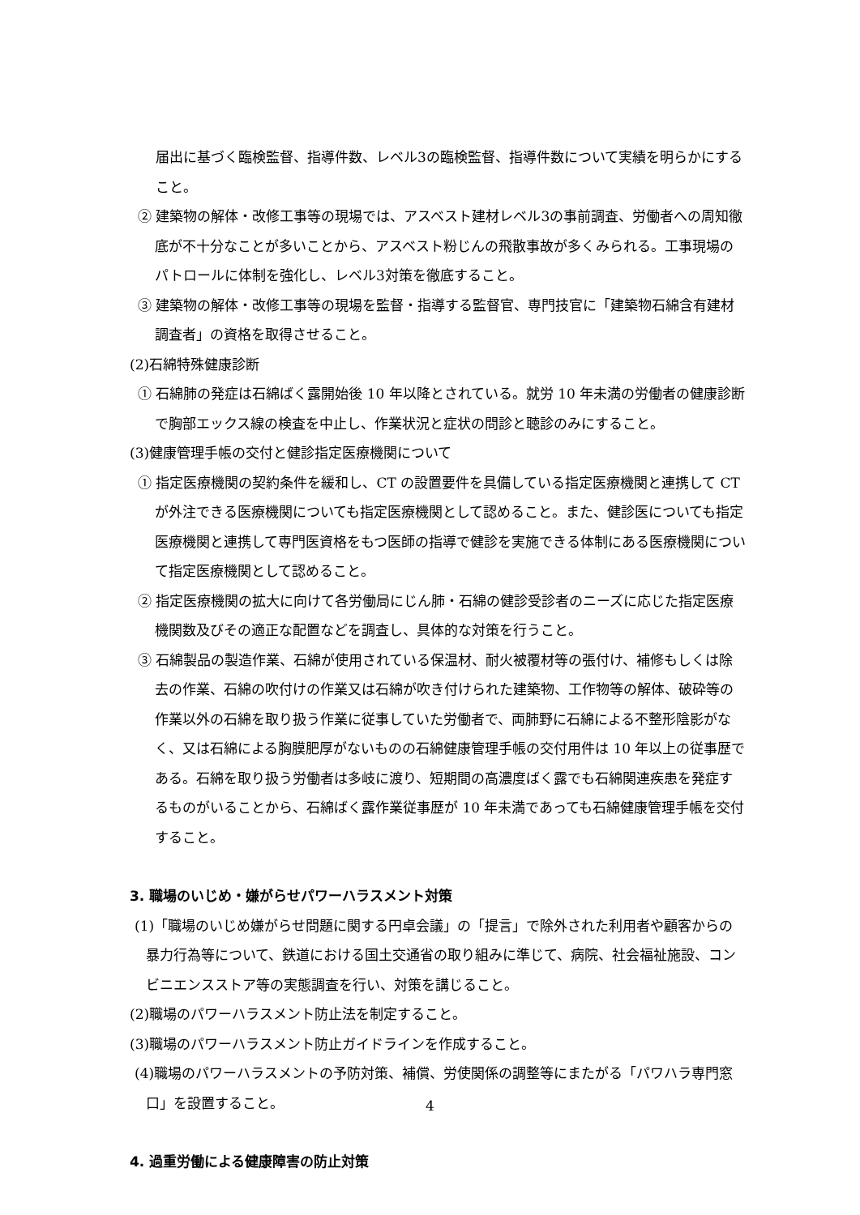届出に基づく臨検監督、指導件数、レベル3の臨検監督、指導件数について実績を明らかにすること。
② 建築物の解体・改修工事等の現場では、アスベスト建材レベル3の事前調査、労働者への周知徹底が不十分なことが多いことから、アスベスト粉じんの飛散事故が多くみられる。工事現場のパトロールに体制を強化し、レベル3対策を徹底すること。
③ 建築物の解体・改修工事等の現場を監督・指導する監督官、専門技官に「建築物石綿含有建材調査者」の資格を取得させること。
(2)石綿特殊健康診断
① 石綿肺の発症は石綿ばく露開始後 10 年以降とされている。就労 10 年未満の労働者の健康診断で胸部エックス線の検査を中止し、作業状況と症状の問診と聴診のみにすること。
(3)健康管理手帳の交付と健診指定医療機関について
① 指定医療機関の契約条件を緩和し、CT の設置要件を具備している指定医療機関と連携して CT が外注できる医療機関についても指定医療機関として認めること。また、健診医についても指定医療機関と連携して専門医資格をもつ医師の指導で健診を実施できる体制にある医療機関について指定医療機関として認めること。
② 指定医療機関の拡大に向けて各労働局にじん肺・石綿の健診受診者のニーズに応じた指定医療機関数及びその適正な配置などを調査し、具体的な対策を行うこと。
③ 石綿製品の製造作業、石綿が使用されている保温材、耐火被覆材等の張付け、補修もしくは除去の作業、石綿の吹付けの作業又は石綿が吹き付けられた建築物、工作物等の解体、破砕等の作業以外の石綿を取り扱う作業に従事していた労働者で、両肺野に石綿による不整形陰影がなく、又は石綿による胸膜肥厚がないものの石綿健康管理手帳の交付用件は 10 年以上の従事歴である。石綿を取り扱う労働者は多岐に渡り、短期間の高濃度ばく露でも石綿関連疾患を発症するものがいることから、石綿ばく露作業従事歴が 10 年未満であっても石綿健康管理手帳を交付すること。
3. 職場のいじめ・嫌がらせパワーハラスメント対策
(1)「職場のいじめ嫌がらせ問題に関する円卓会議」の「提言」で除外された利用者や顧客からの暴力行為等について、鉄道における国土交通省の取り組みに準じて、病院、社会福祉施設、コンビニエンスストア等の実態調査を行い、対策を講じること。
(2)職場のパワーハラスメント防止法を制定すること。
(3)職場のパワーハラスメント防止ガイドラインを作成すること。
(4)職場のパワーハラスメントの予防対策、補償、労使関係の調整等にまたがる「パワハラ専門窓口」を設置すること。
4. 過重労働による健康障害の防止対策
4